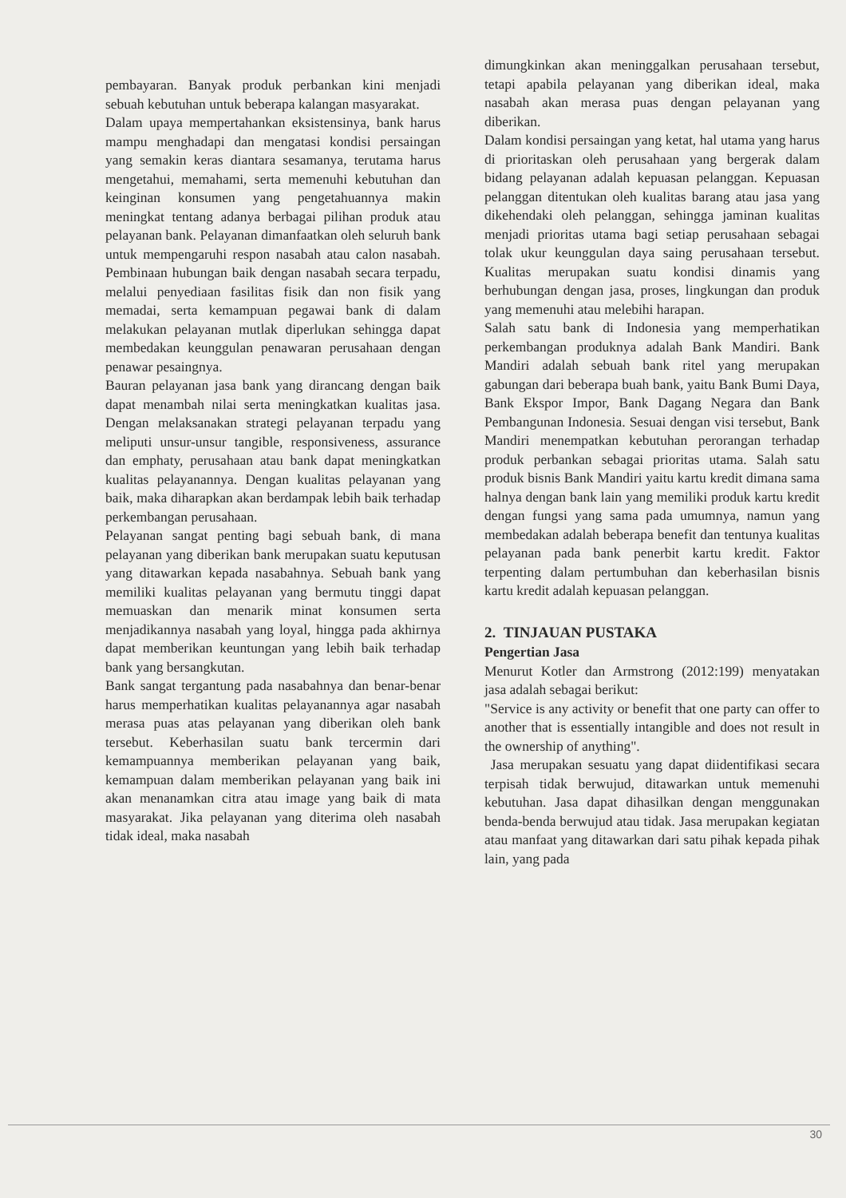pembayaran. Banyak produk perbankan kini menjadi sebuah kebutuhan untuk beberapa kalangan masyarakat.
Dalam upaya mempertahankan eksistensinya, bank harus mampu menghadapi dan mengatasi kondisi persaingan yang semakin keras diantara sesamanya, terutama harus mengetahui, memahami, serta memenuhi kebutuhan dan keinginan konsumen yang pengetahuannya makin meningkat tentang adanya berbagai pilihan produk atau pelayanan bank. Pelayanan dimanfaatkan oleh seluruh bank untuk mempengaruhi respon nasabah atau calon nasabah. Pembinaan hubungan baik dengan nasabah secara terpadu, melalui penyediaan fasilitas fisik dan non fisik yang memadai, serta kemampuan pegawai bank di dalam melakukan pelayanan mutlak diperlukan sehingga dapat membedakan keunggulan penawaran perusahaan dengan penawar pesaingnya.
Bauran pelayanan jasa bank yang dirancang dengan baik dapat menambah nilai serta meningkatkan kualitas jasa. Dengan melaksanakan strategi pelayanan terpadu yang meliputi unsur-unsur tangible, responsiveness, assurance dan emphaty, perusahaan atau bank dapat meningkatkan kualitas pelayanannya. Dengan kualitas pelayanan yang baik, maka diharapkan akan berdampak lebih baik terhadap perkembangan perusahaan.
Pelayanan sangat penting bagi sebuah bank, di mana pelayanan yang diberikan bank merupakan suatu keputusan yang ditawarkan kepada nasabahnya. Sebuah bank yang memiliki kualitas pelayanan yang bermutu tinggi dapat memuaskan dan menarik minat konsumen serta menjadikannya nasabah yang loyal, hingga pada akhirnya dapat memberikan keuntungan yang lebih baik terhadap bank yang bersangkutan.
Bank sangat tergantung pada nasabahnya dan benar-benar harus memperhatikan kualitas pelayanannya agar nasabah merasa puas atas pelayanan yang diberikan oleh bank tersebut. Keberhasilan suatu bank tercermin dari kemampuannya memberikan pelayanan yang baik, kemampuan dalam memberikan pelayanan yang baik ini akan menanamkan citra atau image yang baik di mata masyarakat. Jika pelayanan yang diterima oleh nasabah tidak ideal, maka nasabah
dimungkinkan akan meninggalkan perusahaan tersebut, tetapi apabila pelayanan yang diberikan ideal, maka nasabah akan merasa puas dengan pelayanan yang diberikan.
Dalam kondisi persaingan yang ketat, hal utama yang harus di prioritaskan oleh perusahaan yang bergerak dalam bidang pelayanan adalah kepuasan pelanggan. Kepuasan pelanggan ditentukan oleh kualitas barang atau jasa yang dikehendaki oleh pelanggan, sehingga jaminan kualitas menjadi prioritas utama bagi setiap perusahaan sebagai tolak ukur keunggulan daya saing perusahaan tersebut. Kualitas merupakan suatu kondisi dinamis yang berhubungan dengan jasa, proses, lingkungan dan produk yang memenuhi atau melebihi harapan.
Salah satu bank di Indonesia yang memperhatikan perkembangan produknya adalah Bank Mandiri. Bank Mandiri adalah sebuah bank ritel yang merupakan gabungan dari beberapa buah bank, yaitu Bank Bumi Daya, Bank Ekspor Impor, Bank Dagang Negara dan Bank Pembangunan Indonesia. Sesuai dengan visi tersebut, Bank Mandiri menempatkan kebutuhan perorangan terhadap produk perbankan sebagai prioritas utama. Salah satu produk bisnis Bank Mandiri yaitu kartu kredit dimana sama halnya dengan bank lain yang memiliki produk kartu kredit dengan fungsi yang sama pada umumnya, namun yang membedakan adalah beberapa benefit dan tentunya kualitas pelayanan pada bank penerbit kartu kredit. Faktor terpenting dalam pertumbuhan dan keberhasilan bisnis kartu kredit adalah kepuasan pelanggan.
2. TINJAUAN PUSTAKA
Pengertian Jasa
Menurut Kotler dan Armstrong (2012:199) menyatakan jasa adalah sebagai berikut:
"Service is any activity or benefit that one party can offer to another that is essentially intangible and does not result in the ownership of anything".
Jasa merupakan sesuatu yang dapat diidentifikasi secara terpisah tidak berwujud, ditawarkan untuk memenuhi kebutuhan. Jasa dapat dihasilkan dengan menggunakan benda-benda berwujud atau tidak. Jasa merupakan kegiatan atau manfaat yang ditawarkan dari satu pihak kepada pihak lain, yang pada
30